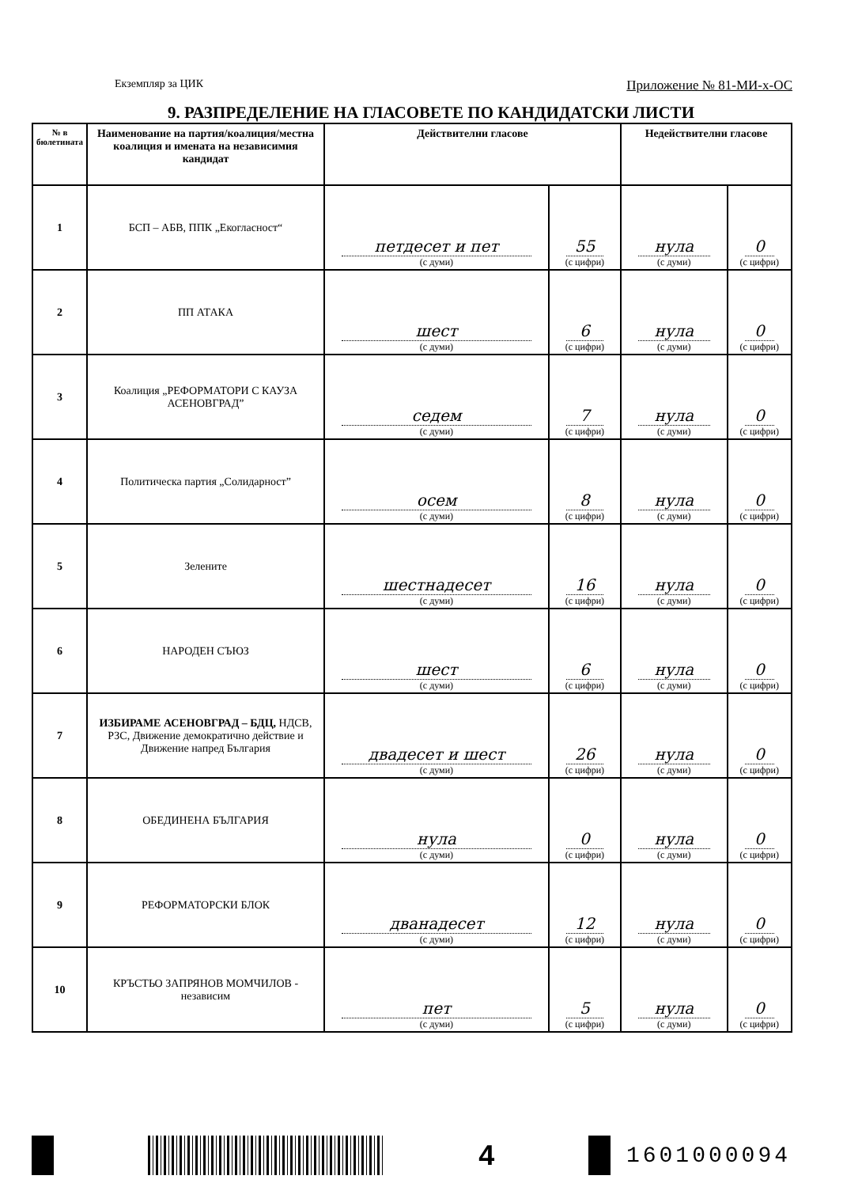Екземпляр за ЦИК Приложение № 81-МИ-х-ОС
9. РАЗПРЕДЕЛЕНИЕ НА ГЛАСОВЕТЕ ПО КАНДИДАТСКИ ЛИСТИ
| № в бюлетината | Наименование на партия/коалиция/местна коалиция и имената на независимия кандидат | Действителни гласове | | Недействителни гласове | |
| --- | --- | --- | --- | --- | --- |
| 1 | БСП – АБВ, ППК „Екогласност“ | петдесет и пет (с думи) | 55 (с цифри) | нула (с думи) | 0 (с цифри) |
| 2 | ПП АТАКА | шест (с думи) | 6 (с цифри) | нула (с думи) | 0 (с цифри) |
| 3 | Коалиция „РЕФОРМАТОРИ С КАУЗА АСЕНОВГРАД” | седем (с думи) | 7 (с цифри) | нула (с думи) | 0 (с цифри) |
| 4 | Политическа партия „Солидарност” | осем (с думи) | 8 (с цифри) | нула (с думи) | 0 (с цифри) |
| 5 | Зелените | шестнадесет (с думи) | 16 (с цифри) | нула (с думи) | 0 (с цифри) |
| 6 | НАРОДЕН СЪЮЗ | шест (с думи) | 6 (с цифри) | нула (с думи) | 0 (с цифри) |
| 7 | ИЗБИРАМЕ АСЕНОВГРАД – БДЦ, НДСВ, РЗС, Движение демократично действие и Движение напред България | двадесет и шест (с думи) | 26 (с цифри) | нула (с думи) | 0 (с цифри) |
| 8 | ОБЕДИНЕНА БЪЛГАРИЯ | нула (с думи) | 0 (с цифри) | нула (с думи) | 0 (с цифри) |
| 9 | РЕФОРМАТОРСКИ БЛОК | дванадесет (с думи) | 12 (с цифри) | нула (с думи) | 0 (с цифри) |
| 10 | КРЪСТЬО ЗАПРЯНОВ МОМЧИЛОВ - независим | пет (с думи) | 5 (с цифри) | нула (с думи) | 0 (с цифри) |
4
1601000094